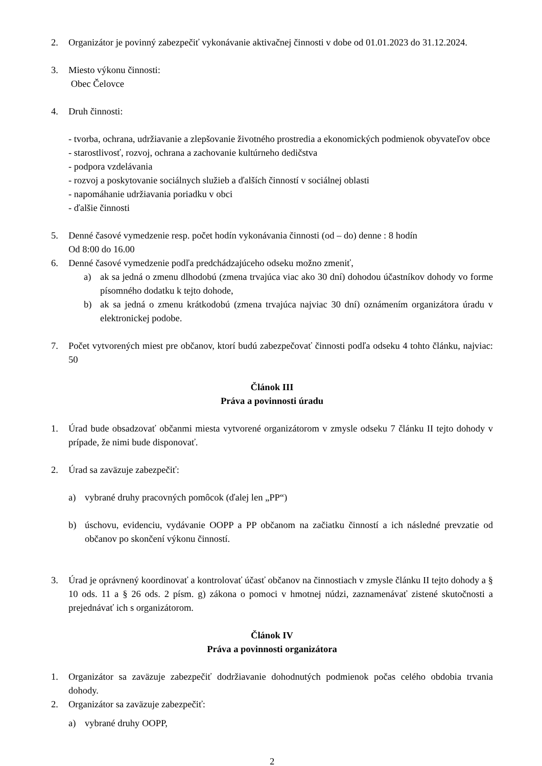2. Organizátor je povinný zabezpečiť vykonávanie aktivačnej činnosti v dobe od 01.01.2023 do 31.12.2024.
3. Miesto výkonu činnosti:
Obec Čelovce
4. Druh činnosti:
- tvorba, ochrana, udržiavanie a zlepšovanie životného prostredia a ekonomických podmienok obyvateľov obce
- starostlivosť, rozvoj, ochrana a zachovanie kultúrneho dedičstva
- podpora vzdelávania
- rozvoj a poskytovanie sociálnych služieb a ďalších činností v sociálnej oblasti
- napomáhanie udržiavania poriadku v obci
- ďalšie činnosti
5. Denné časové vymedzenie resp. počet hodín vykonávania činnosti (od – do) denne : 8 hodín
Od 8:00 do 16.00
6. Denné časové vymedzenie podľa predchádzajúceho odseku možno zmeniť,
a) ak sa jedná o zmenu dlhodobú (zmena trvajúca viac ako 30 dní) dohodou účastníkov dohody vo forme písomného dodatku k tejto dohode,
b) ak sa jedná o zmenu krátkodobú (zmena trvajúca najviac 30 dní) oznámením organizátora úradu v elektronickej podobe.
7. Počet vytvorených miest pre občanov, ktorí budú zabezpečovať činnosti podľa odseku 4 tohto článku, najviac: 50
Článok III
Práva a povinnosti úradu
1. Úrad bude obsadzovať občanmi miesta vytvorené organizátorom v zmysle odseku 7 článku II tejto dohody v prípade, že nimi bude disponovať.
2. Úrad sa zaväzuje zabezpečiť:
a) vybrané druhy pracovných pomôcok (ďalej len „PP“)
b) úschovu, evidenciu, vydávanie OOPP a PP občanom na začiatku činností a ich následné prevzatie od občanov po skončení výkonu činností.
3. Úrad je oprávnený koordinovať a kontrolovať účasť občanov na činnostiach v zmysle článku II tejto dohody a § 10 ods. 11 a § 26 ods. 2 písm. g) zákona o pomoci v hmotnej núdzi, zaznamenávať zistené skutočnosti a prejednávať ich s organizátorom.
Článok IV
Práva a povinnosti organizátora
1. Organizátor sa zaväzuje zabezpečiť dodržiavanie dohodnutých podmienok počas celého obdobia trvania dohody.
2. Organizátor sa zaväzuje zabezpečiť:
a) vybrané druhy OOPP,
2